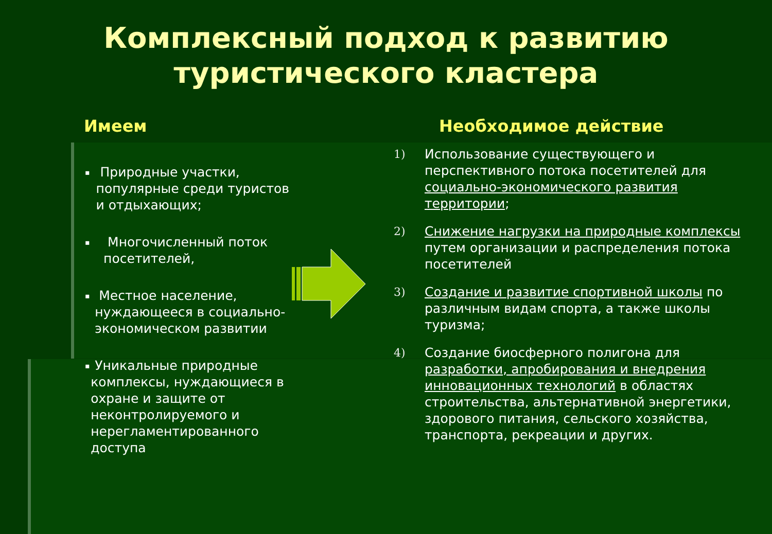Комплексный подход к развитию
туристического кластера
Имеем Необходимое действие
▪ Природные участки, популярные среди туристов и отдыхающих;
▪ Многочисленный поток посетителей,
▪ Местное население, нуждающееся в социально-экономическом развитии
▪ Уникальные природные комплексы, нуждающиеся в охране и защите от неконтролируемого и нерегламентированного доступа
1) Использование существующего и перспективного потока посетителей для социально-экономического развития территории;
2) Снижение нагрузки на природные комплексы путем организации и распределения потока посетителей
3) Создание и развитие спортивной школы по различным видам спорта, а также школы туризма;
4) Создание биосферного полигона для разработки, апробирования и внедрения инновационных технологий в областях строительства, альтернативной энергетики, здорового питания, сельского хозяйства, транспорта, рекреации и других.